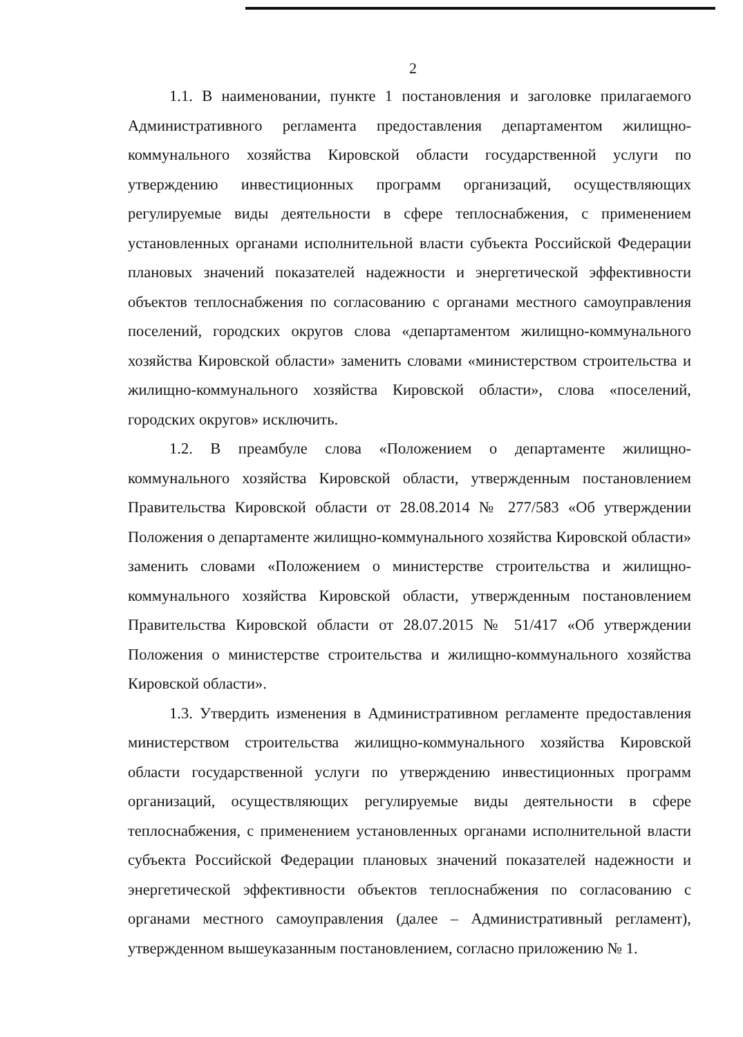2
1.1. В наименовании, пункте 1 постановления и заголовке прилагаемого Административного регламента предоставления департаментом жилищно-коммунального хозяйства Кировской области государственной услуги по утверждению инвестиционных программ организаций, осуществляющих регулируемые виды деятельности в сфере теплоснабжения, с применением установленных органами исполнительной власти субъекта Российской Федерации плановых значений показателей надежности и энергетической эффективности объектов теплоснабжения по согласованию с органами местного самоуправления поселений, городских округов слова «департаментом жилищно-коммунального хозяйства Кировской области» заменить словами «министерством строительства и жилищно-коммунального хозяйства Кировской области», слова «поселений, городских округов» исключить.
1.2. В преамбуле слова «Положением о департаменте жилищно-коммунального хозяйства Кировской области, утвержденным постановлением Правительства Кировской области от 28.08.2014 № 277/583 «Об утверждении Положения о департаменте жилищно-коммунального хозяйства Кировской области» заменить словами «Положением о министерстве строительства и жилищно-коммунального хозяйства Кировской области, утвержденным постановлением Правительства Кировской области от 28.07.2015 № 51/417 «Об утверждении Положения о министерстве строительства и жилищно-коммунального хозяйства Кировской области».
1.3. Утвердить изменения в Административном регламенте предоставления министерством строительства жилищно-коммунального хозяйства Кировской области государственной услуги по утверждению инвестиционных программ организаций, осуществляющих регулируемые виды деятельности в сфере теплоснабжения, с применением установленных органами исполнительной власти субъекта Российской Федерации плановых значений показателей надежности и энергетической эффективности объектов теплоснабжения по согласованию с органами местного самоуправления (далее – Административный регламент), утвержденном вышеуказанным постановлением, согласно приложению № 1.